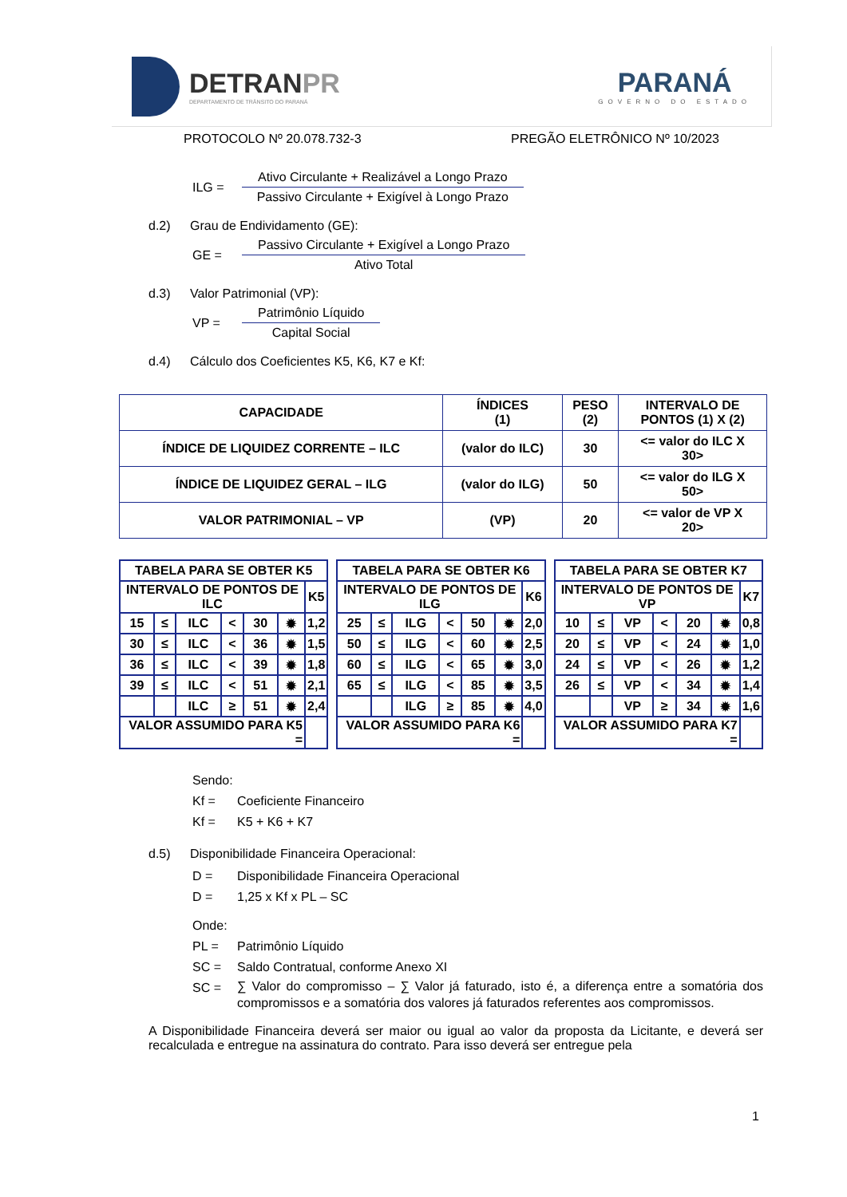DETRANPR
DEPARTAMENTO DE TRÂNSITO DO PARANÁ
PARANÁ
GOVERNO DO ESTADO
PROTOCOLO Nº 20.078.732-3 PREGÃO ELETRÔNICO Nº 10/2023
ILG =
Ativo Circulante + Realizável a Longo Prazo
Passivo Circulante + Exigível à Longo Prazo
d.2) Grau de Endividamento (GE):
GE =
Passivo Circulante + Exigível a Longo Prazo
Ativo Total
d.3) Valor Patrimonial (VP):
VP =
Patrimônio Líquido
Capital Social
d.4) Cálculo dos Coeficientes K5, K6, K7 e Kf:
| CAPACIDADE | ÍNDICES (1) | PESO (2) | INTERVALO DE PONTOS (1) X (2) |
| --- | --- | --- | --- |
| ÍNDICE DE LIQUIDEZ CORRENTE – ILC | (valor do ILC) | 30 | <= valor do ILC X 30> |
| ÍNDICE DE LIQUIDEZ GERAL – ILG | (valor do ILG) | 50 | <= valor do ILG X 50> |
| VALOR PATRIMONIAL – VP | (VP) | 20 | <= valor de VP X 20> |
| TABELA PARA SE OBTER K5 | | | | | | |
| --- | --- | --- | --- | --- | --- | --- |
| INTERVALO DE PONTOS DE ILC | | | | | | K5 |
| 15 | ≤ | ILC | < | 30 | ✹ | 1,2 |
| 30 | ≤ | ILC | < | 36 | ✹ | 1,5 |
| 36 | ≤ | ILC | < | 39 | ✹ | 1,8 |
| 39 | ≤ | ILC | < | 51 | ✹ | 2,1 |
| | | ILC | ≥ | 51 | ✹ | 2,4 |
| VALOR ASSUMIDO PARA K5 = | | | | | | |
| TABELA PARA SE OBTER K6 | | | | | | |
| --- | --- | --- | --- | --- | --- | --- |
| INTERVALO DE PONTOS DE ILG | | | | | | K6 |
| 25 | ≤ | ILG | < | 50 | ✹ | 2,0 |
| 50 | ≤ | ILG | < | 60 | ✹ | 2,5 |
| 60 | ≤ | ILG | < | 65 | ✹ | 3,0 |
| 65 | ≤ | ILG | < | 85 | ✹ | 3,5 |
| | | ILG | ≥ | 85 | ✹ | 4,0 |
| VALOR ASSUMIDO PARA K6 = | | | | | | |
| TABELA PARA SE OBTER K7 | | | | | | |
| --- | --- | --- | --- | --- | --- | --- |
| INTERVALO DE PONTOS DE VP | | | | | | K7 |
| 10 | ≤ | VP | < | 20 | ✹ | 0,8 |
| 20 | ≤ | VP | < | 24 | ✹ | 1,0 |
| 24 | ≤ | VP | < | 26 | ✹ | 1,2 |
| 26 | ≤ | VP | < | 34 | ✹ | 1,4 |
| | | VP | ≥ | 34 | ✹ | 1,6 |
| VALOR ASSUMIDO PARA K7 = | | | | | | |
Sendo:
Kf = Coeficiente Financeiro
Kf = K5 + K6 + K7
d.5) Disponibilidade Financeira Operacional:
D = Disponibilidade Financeira Operacional
D = 1,25 x Kf x PL – SC
Onde:
PL = Patrimônio Líquido
SC = Saldo Contratual, conforme Anexo XI
SC = ∑ Valor do compromisso – ∑ Valor já faturado, isto é, a diferença entre a somatória dos compromissos e a somatória dos valores já faturados referentes aos compromissos.
A Disponibilidade Financeira deverá ser maior ou igual ao valor da proposta da Licitante, e deverá ser recalculada e entregue na assinatura do contrato. Para isso deverá ser entregue pela
1